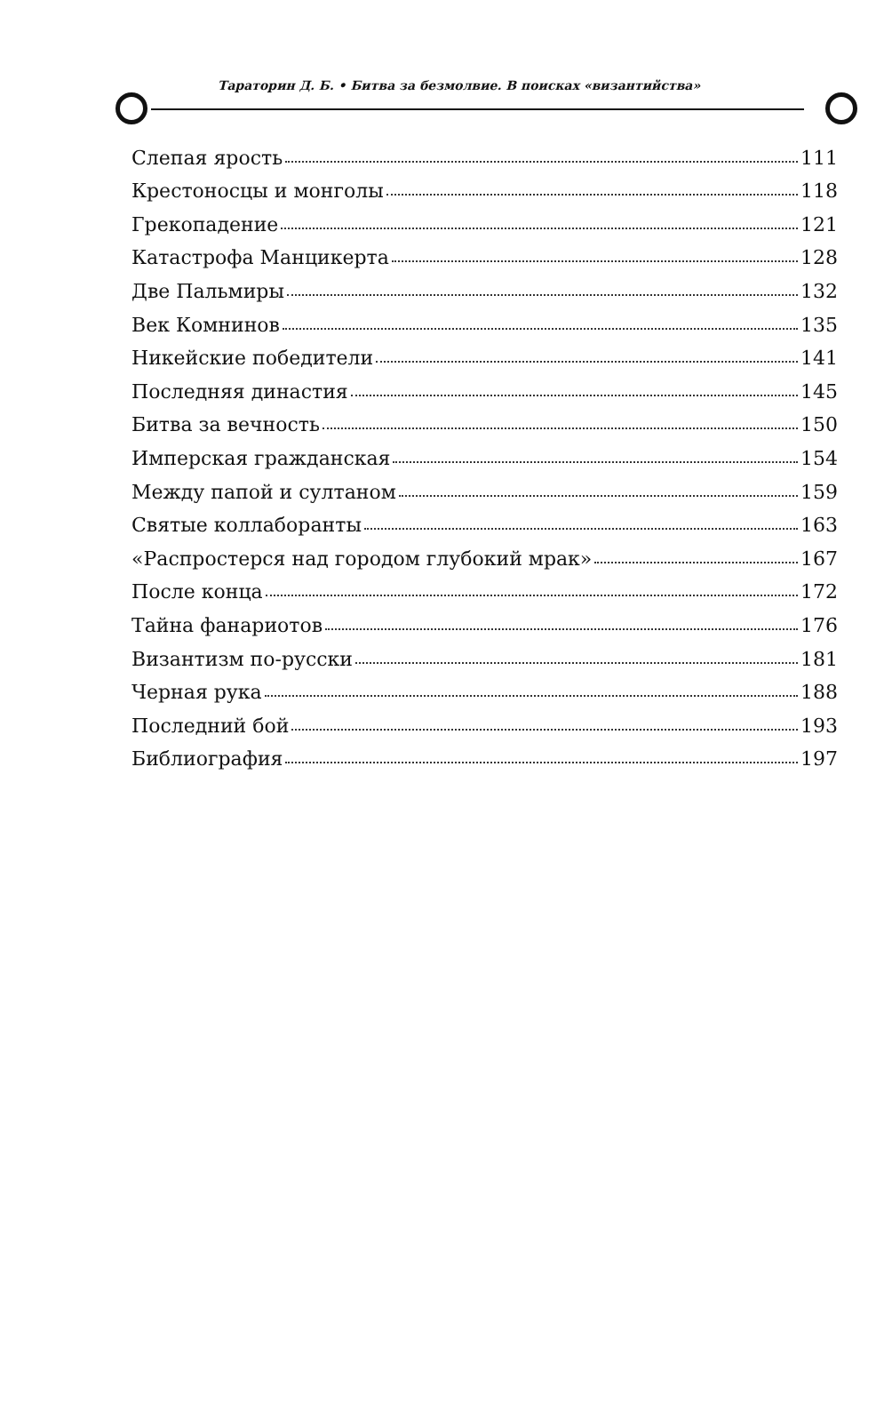Тараторин Д. Б. • Битва за безмолвие. В поисках «византийства»
Слепая ярость 111
Крестоносцы и монголы 118
Грекопадение 121
Катастрофа Манцикерта 128
Две Пальмиры 132
Век Комнинов 135
Никейские победители 141
Последняя династия 145
Битва за вечность 150
Имперская гражданская 154
Между папой и султаном 159
Святые коллаборанты 163
«Распростерся над городом глубокий мрак» 167
После конца 172
Тайна фанариотов 176
Византизм по-русски 181
Черная рука 188
Последний бой 193
Библиография 197